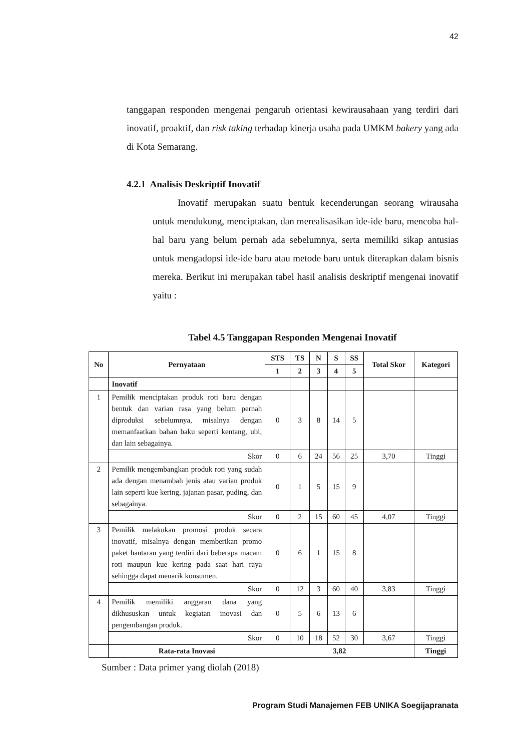42
tanggapan responden mengenai pengaruh orientasi kewirausahaan yang terdiri dari inovatif, proaktif, dan risk taking terhadap kinerja usaha pada UMKM bakery yang ada di Kota Semarang.
4.2.1 Analisis Deskriptif Inovatif
Inovatif merupakan suatu bentuk kecenderungan seorang wirausaha untuk mendukung, menciptakan, dan merealisasikan ide-ide baru, mencoba hal-hal baru yang belum pernah ada sebelumnya, serta memiliki sikap antusias untuk mengadopsi ide-ide baru atau metode baru untuk diterapkan dalam bisnis mereka. Berikut ini merupakan tabel hasil analisis deskriptif mengenai inovatif yaitu :
Tabel 4.5 Tanggapan Responden Mengenai Inovatif
| No | Pernyataan | STS | TS | N | S | SS | Total Skor | Kategori |
| --- | --- | --- | --- | --- | --- | --- | --- | --- |
| | | 1 | 2 | 3 | 4 | 5 | | |
| | Inovatif | | | | | | | |
| 1 | Pemilik menciptakan produk roti baru dengan bentuk dan varian rasa yang belum pernah diproduksi sebelumnya, misalnya dengan memanfaatkan bahan baku seperti kentang, ubi, dan lain sebagainya. | 0 | 3 | 8 | 14 | 5 | | |
| | Skor | 0 | 6 | 24 | 56 | 25 | 3,70 | Tinggi |
| 2 | Pemilik mengembangkan produk roti yang sudah ada dengan menambah jenis atau varian produk lain seperti kue kering, jajanan pasar, puding, dan sebagainya. | 0 | 1 | 5 | 15 | 9 | | |
| | Skor | 0 | 2 | 15 | 60 | 45 | 4,07 | Tinggi |
| 3 | Pemilik melakukan promosi produk secara inovatif, misalnya dengan memberikan promo paket hantaran yang terdiri dari beberapa macam roti maupun kue kering pada saat hari raya sehingga dapat menarik konsumen. | 0 | 6 | 1 | 15 | 8 | | |
| | Skor | 0 | 12 | 3 | 60 | 40 | 3,83 | Tinggi |
| 4 | Pemilik memiliki anggaran dana yang dikhususkan untuk kegiatan inovasi dan pengembangan produk. | 0 | 5 | 6 | 13 | 6 | | |
| | Skor | 0 | 10 | 18 | 52 | 30 | 3,67 | Tinggi |
| | Rata-rata Inovasi | 3,82 | | | | | | Tinggi |
Sumber : Data primer yang diolah (2018)
Program Studi Manajemen FEB UNIKA Soegijapranata